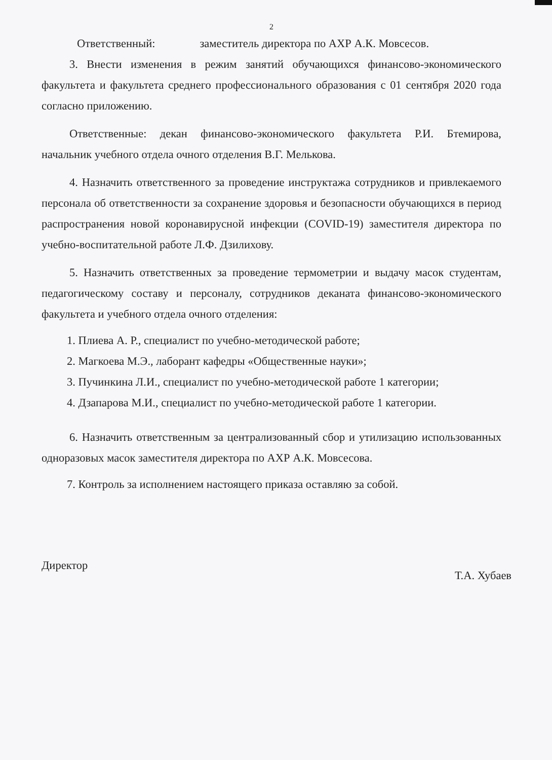2
Ответственный: заместитель директора по АХР А.К. Мовсесов.
3. Внести изменения в режим занятий обучающихся финансово-экономического факультета и факультета среднего профессионального образования с 01 сентября 2020 года согласно приложению.
Ответственные: декан финансово-экономического факультета Р.И. Бтемирова, начальник учебного отдела очного отделения В.Г. Мелькова.
4. Назначить ответственного за проведение инструктажа сотрудников и привлекаемого персонала об ответственности за сохранение здоровья и безопасности обучающихся в период распространения новой коронавирусной инфекции (COVID-19) заместителя директора по учебно-воспитательной работе Л.Ф. Дзилихову.
5. Назначить ответственных за проведение термометрии и выдачу масок студентам, педагогическому составу и персоналу, сотрудников деканата финансово-экономического факультета и учебного отдела очного отделения:
1. Плиева А. Р., специалист по учебно-методической работе;
2. Магкоева М.Э., лаборант кафедры «Общественные науки»;
3. Пучинкина Л.И., специалист по учебно-методической работе 1 категории;
4. Дзапарова М.И., специалист по учебно-методической работе 1 категории.
6. Назначить ответственным за централизованный сбор и утилизацию использованных одноразовых масок заместителя директора по АХР А.К. Мовсесова.
7. Контроль за исполнением настоящего приказа оставляю за собой.
Директор Т.А. Хубаев